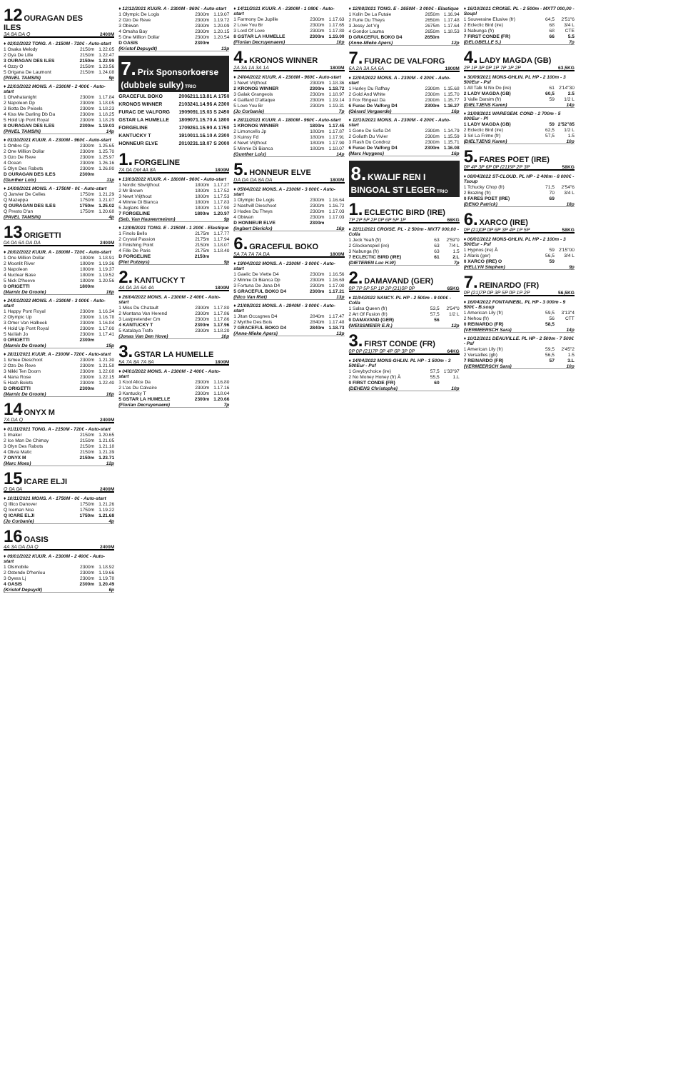12 OURAGAN DES ILES
3A 8A DA Q
2400M
♦ 02/02/2022 TONG. A - 2150M - 720€ - Auto-start
| 1 Osaka Melody | 2150m | 1.22.05 |
| 2 Oya De Lille | 2150m | 1.22.47 |
| 3 OURAGAN DES ILES | 2150m | 1.22.99 |
| 4 Ozzy O | 2150m | 1.23.56 |
| 5 Origana De Laumont | 2150m | 1.24.08 |
(PAVEL TAMSIN) 9p
♦ 22/03/2022 MONS. A - 2300M - 2 400€ - Auto-start
| 1 Ohwhatanight | 2300m | 1.17.84 |
| 2 Napoleon Dp | 2300m | 1.18.05 |
| 3 Iliotta De Peisels | 2300m | 1.18.23 |
| 4 Kiss Me Darling Db Da | 2300m | 1.18.25 |
| 5 Hold Up Pont Royal | 2300m | 1.18.29 |
| 8 OURAGAN DES ILES | 2300m | 1.19.03 |
(PAVEL TAMSIN) 14p
♦ 03/10/2021 KUUR. A - 2300M - 960€ - Auto-start
| 1 Ombre Cp | 2300m | 1.25.65 |
| 2 One Million Dollar | 2300m | 1.25.70 |
| 3 Ozo De Reve | 2300m | 1.25.97 |
| 4 Ocean | 2300m | 1.26.16 |
| 5 Olyn Des Rabots | 2300m | 1.26.80 |
| D OURAGAN DES ILES | 2300m | |
(Gunther Loix) 11p
♦ 14/09/2021 MONS. A - 1750M - 0€ - Auto-start
| Q Janvier De Celles | 1750m | 1.21.29 |
| Q Mazeppa | 1750m | 1.21.07 |
| Q OURAGAN DES ILES | 1750m | 1.25.02 |
| Q Presto D'an | 1750m | 1.20.68 |
(PAVEL TAMSIN) 4p
13 ORIGETTI
0A 0A 6A DA DA
2400M
♦ 20/02/2022 KUUR. A - 1800M - 720€ - Auto-start
| 1 One Million Dollar | 1800m | 1.18.91 |
| 2 Moonlit River | 1800m | 1.19.36 |
| 3 Napoleon | 1800m | 1.19.37 |
| 4 Nuclear Base | 1800m | 1.19.52 |
| 5 Nick D'hoeve | 1800m | 1.20.56 |
| 0 ORIGETTI | 1800m | |
(Marnix De Groote) 16p
♦ 24/01/2022 MONS. A - 2300M - 3 000€ - Auto-start
| 1 Happy Pont Royal | 2300m | 1.16.34 |
| 2 Olympic Up | 2300m | 1.16.78 |
| 3 Omer Van Halbeek | 2300m | 1.16.84 |
| 4 Hold Up Pont Royal | 2300m | 1.17.00 |
| 5 Na'ilah Jo | 2300m | 1.17.41 |
| 0 ORIGETTI | 2300m | |
(Marnix De Groote) 15p
♦ 28/11/2021 KUUR. A - 2300M - 720€ - Auto-start
| 1 Ismee Dieschoot | 2300m | 1.21.30 |
| 2 Ozo De Reve | 2300m | 1.21.58 |
| 3 Nikki Ten Doorn | 2300m | 1.22.08 |
| 4 Nana Rose | 2300m | 1.22.15 |
| 5 Hash Bolets | 2300m | 1.22.40 |
| D ORIGETTI | 2300m | |
(Marnix De Groote) 16p
14 ONYX M
7A DA Q
2400M
♦ 01/11/2021 TONG. A - 2150M - 720€ - Auto-start
| 1 Imaker | 2150m | 1.20.65 |
| 2 Ice Man De Chimay | 2150m | 1.21.05 |
| 3 Olyn Des Rabots | 2150m | 1.21.18 |
| 4 Olivia Matic | 2150m | 1.21.39 |
| 7 ONYX M | 2150m | 1.23.71 |
(Marc Moes) 12p
15 ICARE ELJI
Q 0A 0A
2400M
♦ 10/11/2021 MONS. A - 1750M - 0€ - Auto-start
| Q Illico Danover | 1750m | 1.21.26 |
| Q Iceman Noa | 1750m | 1.19.22 |
| Q ICARE ELJI | 1750m | 1.21.68 |
(Jo Corbanie) 4p
16 OASIS
4A 3A DA DA Q
2400M
♦ 09/01/2022 KUUR. A - 2300M - 2 400€ - Auto-start
| 1 Olsmobile | 2300m | 1.18.92 |
| 2 Ostende D'henlou | 2300m | 1.19.66 |
| 3 Oyess Lj | 2300m | 1.19.78 |
| 4 OASIS | 2300m | 1.20.49 |
(Kristof Depuydt) 6p
♦ 12/12/2021 KUUR. A - 2300M - 960€ - Auto-start
| 1 Olympic De Logis | 2300m | 1.19.07 |
| 2 Ozo De Reve | 2300m | 1.19.72 |
| 3 Obiwan | 2300m | 1.20.09 |
| 4 Omaha Bay | 2300m | 1.20.15 |
| 5 One Million Dollar | 2300m | 1.20.54 |
| D OASIS | 2300m | |
(Kristof Depuydt) 13p
7. Prix Sponsorkoerse (dubbele sulky) TRIO
| GRACEFUL BOKO | 200621 | 1.13.81 A 1750 |
| KRONOS WINNER | 210324 | 1.14.96 A 2300 |
| FURAC DE VALFORG | 190909 | 1.15.03 S 2450 |
| GSTAR LA HUMELLE | 180907 | 1.15.70 A 1800 |
| FORGELINE | 170926 | 1.15.90 A 1750 |
| KANTUCKY T | 191001 | 1.16.10 A 2300 |
| HONNEUR ELVE | 201023 | 1.18.07 S 2000 |
1. FORGELINE
7A 0A DM 4A 8A
1800M
♦ 13/03/2022 KUUR. A - 1800M - 960€ - Auto-start
| 1 Nordic Sbvrijthout | 1800m | 1.17.27 |
| 2 Mr Brown | 1800m | 1.17.52 |
| 3 Newt Vrijthout | 1800m | 1.17.53 |
| 4 Minnie Di Bianca | 1800m | 1.17.83 |
| 5 Juglans Bloc | 1800m | 1.17.90 |
| 7 FORGELINE | 1800m | 1.20.97 |
(Seb. Van Hauwermeiren) 9p
♦ 12/09/2021 TONG. E - 2150M - 1 200€ - Elastique
| 1 Finolo Bello | 2175m | 1.17.77 |
| 2 Crystal Passion | 2175m | 1.17.94 |
| 3 Finishing Point | 2150m | 1.18.07 |
| 4 Fille De Paris | 2175m | 1.18.40 |
| D FORGELINE | 2150m | |
(Piet Putzeys) 9p
2. KANTUCKY T
4A 0A 2A 6A 4A
1800M
♦ 26/04/2022 MONS. A - 2300M - 2 400€ - Auto-start
| 1 Miss Du Chatault | 2300m | 1.17.80 |
| 2 Montana Van Herend | 2300m | 1.17.86 |
| 3 Lastpretender Cm | 2300m | 1.17.86 |
| 4 KANTUCKY T | 2300m | 1.17.96 |
| 5 Katalaya Trafo | 2300m | 1.18.20 |
(Jonas Van Den Hove) 10p
3. GSTAR LA HUMELLE
5A 7A 8A 7A 8A
1800M
♦ 04/01/2022 MONS. A - 2300M - 2 400€ - Auto-start
| 1 Kool Alice Da | 2300m | 1.16.80 |
| 2 L'as Du Calvaire | 2300m | 1.17.16 |
| 3 Kantucky T | 2300m | 1.18.04 |
| 5 GSTAR LA HUMELLE | 2300m | 1.20.66 |
(Florian Decruyenaere) 7p
♦ 14/11/2021 KUUR. A - 2300M - 1 080€ - Auto-start
| 1 Farmony De Jupille | 2300m | 1.17.63 |
| 2 Love You Br | 2300m | 1.17.65 |
| 3 Lord Of Love | 2300m | 1.17.80 |
| 8 GSTAR LA HUMELLE | 2300m | 1.19.00 |
(Florian Decruyenaere) 10p
4. KRONOS WINNER
2A 3A 1A 3A 1A
1800M
♦ 24/04/2022 KUUR. A - 2300M - 960€ - Auto-start
| 1 Newt Vrijthout | 2300m | 1.18.36 |
| 2 KRONOS WINNER | 2300m | 1.18.72 |
| 3 Galak Grangeois | 2300m | 1.18.97 |
| 4 Gaillard D'attaque | 2300m | 1.19.14 |
| 5 Love You Br | 2300m | 1.19.31 |
(Jo Corbanie) 7p
♦ 28/11/2021 KUUR. A - 1800M - 960€ - Auto-start
| 1 KRONOS WINNER | 1800m | 1.17.45 |
| 2 Limoncello Jp | 1800m | 1.17.87 |
| 3 Kuinsy Fd | 1800m | 1.17.91 |
| 4 Newt Vrijthout | 1800m | 1.17.90 |
| 5 Minnie Di Bianca | 1800m | 1.18.07 |
(Gunther Loix) 14p
5. HONNEUR ELVE
DA DA DA 8A DA
1800M
♦ 05/04/2022 MONS. A - 2300M - 3 000€ - Auto-start
| 1 Olympic De Logis | 2300m | 1.16.64 |
| 2 Nashvill Dieschoot | 2300m | 1.16.72 |
| 3 Hades Du Theys | 2300m | 1.17.03 |
| 4 Obiwan | 2300m | 1.17.03 |
| D HONNEUR ELVE | 2300m | |
(Ingbert Dierickx) 16p
6. GRACEFUL BOKO
5A 7A 7A 7A DA
1800M
♦ 19/04/2022 MONS. A - 2300M - 3 000€ - Auto-start
| 1 Gaelic De Viette D4 | 2300m | 1.16.56 |
| 2 Minnie Di Bianca Dp | 2300m | 1.16.69 |
| 3 Fortuna De Jana D4 | 2300m | 1.17.00 |
| 5 GRACEFUL BOKO D4 | 2300m | 1.17.21 |
(Nico Van Riet) 13p
♦ 21/09/2021 MONS. A - 2840M - 3 000€ - Auto-start
| 1 Jitan Occagnes D4 | 2840m | 1.17.47 |
| 2 Myrthe Des Bois | 2840m | 1.17.48 |
| 7 GRACEFUL BOKO D4 | 2840m | 1.18.73 |
(Anne-Mieke Apers) 13p
♦ 12/08/2021 TONG. E - 2650M - 3 000€ - Elastique
| 1 Kolin De La Futaie | 2650m | 1.16.94 |
| 2 Furie Du Theys | 2650m | 1.17.48 |
| 3 Jessy Jet Vg | 2675m | 1.17.64 |
| 4 Gondor Lauma | 2650m | 1.18.53 |
| D GRACEFUL BOKO D4 | 2650m | |
(Anne-Mieke Apers) 12p
7. FURAC DE VALFORG
6A 2A 3A 5A 6A
1800M
♦ 12/04/2022 MONS. A - 2300M - 4 200€ - Auto-start
| 1 Harley Du Rafhay | 2300m | 1.15.68 |
| 2 Gold And White | 2300m | 1.15.70 |
| 3 Fox Ringeat Da | 2300m | 1.15.77 |
| 6 Furac De Valforg D4 | 2300m | 1.16.27 |
(Gérard Vergaerde) 16p
♦ 12/10/2021 MONS. A - 2300M - 4 200€ - Auto-start
| 1 Gone De Sofia D4 | 2300m | 1.14.79 |
| 2 Goliath Du Vivier | 2300m | 1.15.59 |
| 3 Flash Du Condroz | 2300m | 1.15.71 |
| 6 Furac De Valforg D4 | 2300m | 1.16.08 |
(Marc Huygens) 16p
8. KWALIF REN I BINGOAL ST LEGER TRIO
1. ECLECTIC BIRD (IRE)
7P 2P 5P 2P 0P 6P 5P 1P
66KG
♦ 22/11/2021 CROISE. PL - 2 500m - MXT7 000,00 - Colla
| 1 Jeck Yeah (fr) | 63 | 2'59"0 |
| 2 Glockenspiel (ire) | 63 | 7/4 L |
| 3 Nabunga (fr) | 63 | 1.5 |
| 7 ECLECTIC BIRD (IRE) | 61 | 2.L |
(DIETEREN Luc H.W) 7p
2. DAMAVAND (GER)
0P 7P 5P 5P 1P 2P (21)0P 0P
65KG
♦ 11/04/2022 NANCY. PL HP - 2 500m - 9 000€ - Colla
| 1 Salsa Queen (fr) | 53,5 | 2'54"0 |
| 2 Art Of Fusion (fr) | 57,5 | 1/2 L |
| 0 DAMAVAND (GER) | 56 | |
(WEISSMEIER E.R.) 12p
3. FIRST CONDE (FR)
0P 0P (21)7P 0P 4P 6P 3P 0P
64KG
♦ 14/04/2022 MONS-GHLIN. PL HP - 1 500m - 3 500Eur - Psf
| 1 Greybychoice (ire) | 57,5 | 1'33"97 |
| 2 No Money Honey (fr) À | 55,5 | 1.L |
| 0 FIRST CONDE (FR) | 60 | |
(DEHENS Christophe) 10p
♦ 16/10/2021 CROISE. PL - 2 500m - MXT7 000,00 - Soupl
| 1 Souveraine Elusive (fr) | 64,5 | 2'51"6 |
| 2 Eclectic Bird (ire) | 68 | 3/4 L |
| 3 Nabunga (fr) | 68 | CTE |
| 7 FIRST CONDE (FR) | 66 | 5.5 |
(DELOBELLE S.) 7p
4. LADY MAGDA (GB)
2P 1P 3P 0P 1P 7P 1P 2P
63,5KG
♦ 30/09/2021 MONS-GHLIN. PL HP - 2 100m - 3 500Eur - Psf
| 1 All Talk N No Do (ire) | 61 | 2'14"30 |
| 2 LADY MAGDA (GB) | 60,5 | 2.5 |
| 3 Valle Darsim (fr) | 59 | 1/2 L |
(DIELTJENS Karen) 14p
♦ 31/08/2021 WAREGEM. COND - 2 700m - 5 000Eur - Pl
| 1 LADY MAGDA (GB) | 59 | 2'52"85 |
| 2 Eclectic Bird (ire) | 62,5 | 1/2 L |
| 3 Sri La Frime (fr) | 57,5 | 1.5 |
(DIELTJENS Karen) 10p
5. FARES POET (IRE)
0P 4P 3P 6P 0P (21)5P 2P 3P
58KG
♦ 08/04/2022 ST-CLOUD. PL HP - 2 400m - 8 000€ - Tsoup
| 1 Tchucky Chop (fr) | 71,5 | 2'54"6 |
| 2 Brazing (fr) | 70 | 3/4 L |
| 0 FARES POET (IRE) | 69 | |
(DENO Patrick) 18p
6. XARCO (IRE)
0P (21)0P 0P 6P 3P 4P 1P 5P
58KG
♦ 06/01/2022 MONS-GHLIN. PL HP - 2 100m - 3 500Eur - Psf
| 1 Hypnos (ire) À | 59 | 2'15"00 |
| 2 Alaris (ger) | 56,5 | 3/4 L |
| 0 XARCO (IRE) O | 59 | |
(HELLYN Stephen) 9p
7. REINARDO (FR)
0P (21)7P 0P 3P 5P 0P 1P 2P
56,5KG
♦ 16/04/2022 FONTAINEBL. PL HP - 3 000m - 9 500€ - B.soup
| 1 American Lily (fr) | 59,5 | 3'13"4 |
| 2 Nehou (fr) | 56 | CTT |
| 0 REINARDO (FR) | 58,5 | |
(VERMEERSCH Sara) 14p
♦ 10/12/2021 DEAUVILLE. PL HP - 2 500m - 7 500€ - Psf
| 1 American Lily (fr) | 59,5 | 2'45"2 |
| 2 Versailles (gb) | 56,5 | 1.5 |
| 7 REINARDO (FR) | 57 | 3.L |
(VERMEERSCH Sara) 10p